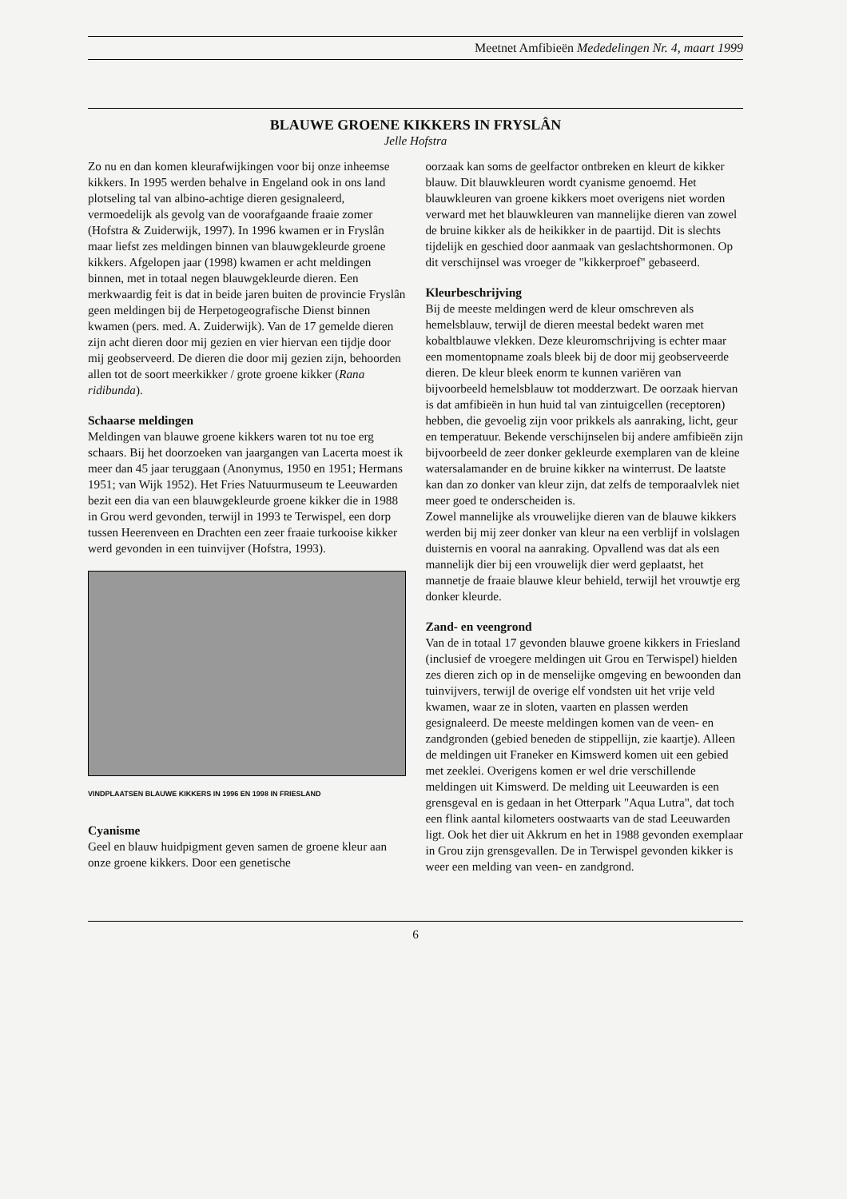Meetnet Amfibieën Mededelingen Nr. 4, maart 1999
BLAUWE GROENE KIKKERS IN FRYSLÂN
Jelle Hofstra
Zo nu en dan komen kleurafwijkingen voor bij onze inheemse kikkers. In 1995 werden behalve in Engeland ook in ons land plotseling tal van albino-achtige dieren gesignaleerd, vermoedelijk als gevolg van de voorafgaande fraaie zomer (Hofstra & Zuiderwijk, 1997). In 1996 kwamen er in Fryslân maar liefst zes meldingen binnen van blauwgekleurde groene kikkers. Afgelopen jaar (1998) kwamen er acht meldingen binnen, met in totaal negen blauwgekleurde dieren. Een merkwaardig feit is dat in beide jaren buiten de provincie Fryslân geen meldingen bij de Herpetogeografische Dienst binnen kwamen (pers. med. A. Zuiderwijk). Van de 17 gemelde dieren zijn acht dieren door mij gezien en vier hiervan een tijdje door mij geobserveerd. De dieren die door mij gezien zijn, behoorden allen tot de soort meerkikker / grote groene kikker (Rana ridibunda).
Schaarse meldingen
Meldingen van blauwe groene kikkers waren tot nu toe erg schaars. Bij het doorzoeken van jaargangen van Lacerta moest ik meer dan 45 jaar teruggaan (Anonymus, 1950 en 1951; Hermans 1951; van Wijk 1952). Het Fries Natuurmuseum te Leeuwarden bezit een dia van een blauwgekleurde groene kikker die in 1988 in Grou werd gevonden, terwijl in 1993 te Terwispel, een dorp tussen Heerenveen en Drachten een zeer fraaie turkooise kikker werd gevonden in een tuinvijver (Hofstra, 1993).
VINDPLAATSEN BLAUWE KIKKERS IN 1996 EN 1998 IN FRIESLAND
Cyanisme
Geel en blauw huidpigment geven samen de groene kleur aan onze groene kikkers. Door een genetische
oorzaak kan soms de geelfactor ontbreken en kleurt de kikker blauw. Dit blauwkleuren wordt cyanisme genoemd. Het blauwkleuren van groene kikkers moet overigens niet worden verward met het blauwkleuren van mannelijke dieren van zowel de bruine kikker als de heikikker in de paartijd. Dit is slechts tijdelijk en geschied door aanmaak van geslachtshormonen. Op dit verschijnsel was vroeger de "kikkerproef" gebaseerd.
Kleurbeschrijving
Bij de meeste meldingen werd de kleur omschreven als hemelsblauw, terwijl de dieren meestal bedekt waren met kobaltblauwe vlekken. Deze kleuromschrijving is echter maar een momentopname zoals bleek bij de door mij geobserveerde dieren. De kleur bleek enorm te kunnen variëren van bijvoorbeeld hemelsblauw tot modderzwart. De oorzaak hiervan is dat amfibieën in hun huid tal van zintuigcellen (receptoren) hebben, die gevoelig zijn voor prikkels als aanraking, licht, geur en temperatuur. Bekende verschijnselen bij andere amfibieën zijn bijvoorbeeld de zeer donker gekleurde exemplaren van de kleine watersalamander en de bruine kikker na winterrust. De laatste kan dan zo donker van kleur zijn, dat zelfs de temporaalvlek niet meer goed te onderscheiden is.
Zowel mannelijke als vrouwelijke dieren van de blauwe kikkers werden bij mij zeer donker van kleur na een verblijf in volslagen duisternis en vooral na aanraking. Opvallend was dat als een mannelijk dier bij een vrouwelijk dier werd geplaatst, het mannetje de fraaie blauwe kleur behield, terwijl het vrouwtje erg donker kleurde.
Zand- en veengrond
Van de in totaal 17 gevonden blauwe groene kikkers in Friesland (inclusief de vroegere meldingen uit Grou en Terwispel) hielden zes dieren zich op in de menselijke omgeving en bewoonden dan tuinvijvers, terwijl de overige elf vondsten uit het vrije veld kwamen, waar ze in sloten, vaarten en plassen werden gesignaleerd. De meeste meldingen komen van de veen- en zandgronden (gebied beneden de stippellijn, zie kaartje). Alleen de meldingen uit Franeker en Kimswerd komen uit een gebied met zeeklei. Overigens komen er wel drie verschillende meldingen uit Kimswerd. De melding uit Leeuwarden is een grensgeval en is gedaan in het Otterpark "Aqua Lutra", dat toch een flink aantal kilometers oostwaarts van de stad Leeuwarden ligt. Ook het dier uit Akkrum en het in 1988 gevonden exemplaar in Grou zijn grensgevallen. De in Terwispel gevonden kikker is weer een melding van veen- en zandgrond.
6